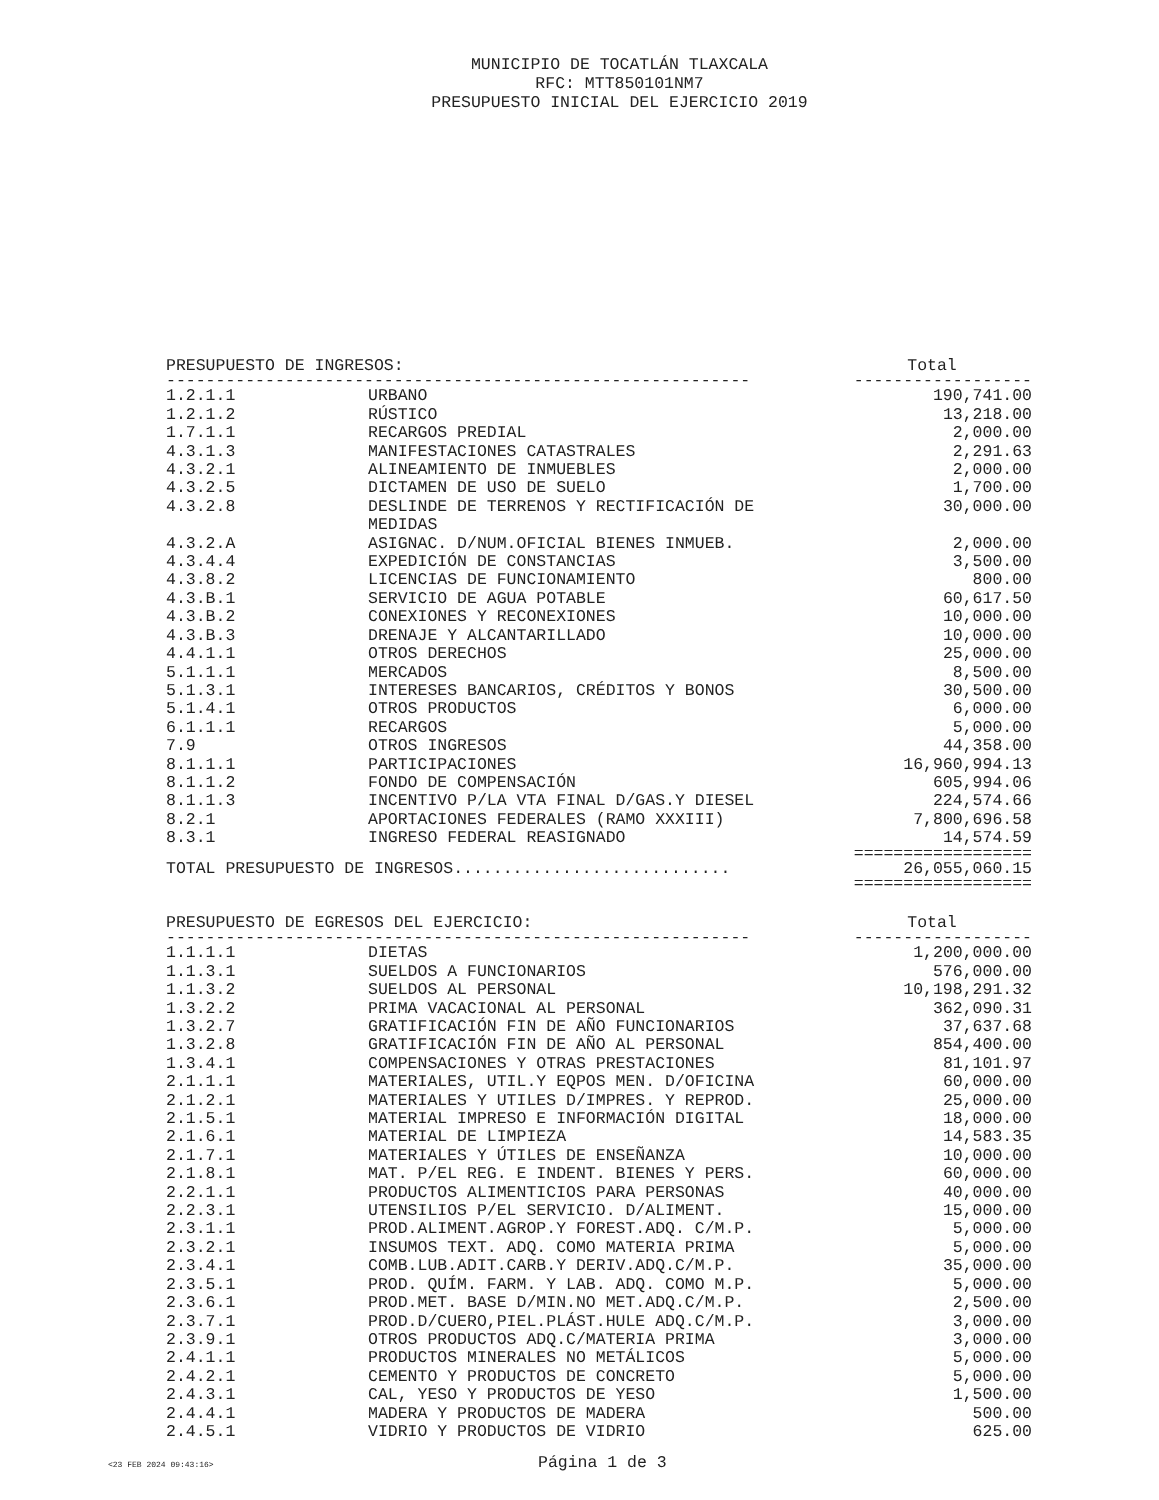MUNICIPIO DE TOCATLÁN TLAXCALA
RFC: MTT850101NM7
PRESUPUESTO INICIAL DEL EJERCICIO 2019
| PRESUPUESTO DE INGRESOS: | | Total |
| --- | --- | --- |
| ----------------------------------------------------------- | | ------------------ |
| 1.2.1.1 | URBANO | 190,741.00 |
| 1.2.1.2 | RÚSTICO | 13,218.00 |
| 1.7.1.1 | RECARGOS PREDIAL | 2,000.00 |
| 4.3.1.3 | MANIFESTACIONES CATASTRALES | 2,291.63 |
| 4.3.2.1 | ALINEAMIENTO DE INMUEBLES | 2,000.00 |
| 4.3.2.5 | DICTAMEN DE USO DE SUELO | 1,700.00 |
| 4.3.2.8 | DESLINDE DE TERRENOS Y RECTIFICACIÓN DE MEDIDAS | 30,000.00 |
| 4.3.2.A | ASIGNAC. D/NUM.OFICIAL BIENES INMUEB. | 2,000.00 |
| 4.3.4.4 | EXPEDICIÓN DE CONSTANCIAS | 3,500.00 |
| 4.3.8.2 | LICENCIAS DE FUNCIONAMIENTO | 800.00 |
| 4.3.B.1 | SERVICIO DE AGUA POTABLE | 60,617.50 |
| 4.3.B.2 | CONEXIONES Y RECONEXIONES | 10,000.00 |
| 4.3.B.3 | DRENAJE Y ALCANTARILLADO | 10,000.00 |
| 4.4.1.1 | OTROS DERECHOS | 25,000.00 |
| 5.1.1.1 | MERCADOS | 8,500.00 |
| 5.1.3.1 | INTERESES BANCARIOS, CRÉDITOS Y BONOS | 30,500.00 |
| 5.1.4.1 | OTROS PRODUCTOS | 6,000.00 |
| 6.1.1.1 | RECARGOS | 5,000.00 |
| 7.9 | OTROS INGRESOS | 44,358.00 |
| 8.1.1.1 | PARTICIPACIONES | 16,960,994.13 |
| 8.1.1.2 | FONDO DE COMPENSACIÓN | 605,994.06 |
| 8.1.1.3 | INCENTIVO P/LA VTA FINAL D/GAS.Y DIESEL | 224,574.66 |
| 8.2.1 | APORTACIONES FEDERALES (RAMO XXXIII) | 7,800,696.58 |
| 8.3.1 | INGRESO FEDERAL REASIGNADO | 14,574.59 |
| | | ================== |
| TOTAL PRESUPUESTO DE INGRESOS............................ | | 26,055,060.15 |
| | | ================== |
| PRESUPUESTO DE EGRESOS DEL EJERCICIO: | | Total |
| ----------------------------------------------------------- | | ------------------ |
| 1.1.1.1 | DIETAS | 1,200,000.00 |
| 1.1.3.1 | SUELDOS A FUNCIONARIOS | 576,000.00 |
| 1.1.3.2 | SUELDOS AL PERSONAL | 10,198,291.32 |
| 1.3.2.2 | PRIMA VACACIONAL AL PERSONAL | 362,090.31 |
| 1.3.2.7 | GRATIFICACIÓN FIN DE AÑO FUNCIONARIOS | 37,637.68 |
| 1.3.2.8 | GRATIFICACIÓN FIN DE AÑO AL PERSONAL | 854,400.00 |
| 1.3.4.1 | COMPENSACIONES Y OTRAS PRESTACIONES | 81,101.97 |
| 2.1.1.1 | MATERIALES, UTIL.Y EQPOS MEN. D/OFICINA | 60,000.00 |
| 2.1.2.1 | MATERIALES Y UTILES D/IMPRES. Y REPROD. | 25,000.00 |
| 2.1.5.1 | MATERIAL IMPRESO E INFORMACIÓN DIGITAL | 18,000.00 |
| 2.1.6.1 | MATERIAL DE LIMPIEZA | 14,583.35 |
| 2.1.7.1 | MATERIALES Y ÚTILES DE ENSEÑANZA | 10,000.00 |
| 2.1.8.1 | MAT. P/EL REG. E INDENT. BIENES Y PERS. | 60,000.00 |
| 2.2.1.1 | PRODUCTOS ALIMENTICIOS PARA PERSONAS | 40,000.00 |
| 2.2.3.1 | UTENSILIOS P/EL SERVICIO. D/ALIMENT. | 15,000.00 |
| 2.3.1.1 | PROD.ALIMENT.AGROP.Y FOREST.ADQ. C/M.P. | 5,000.00 |
| 2.3.2.1 | INSUMOS TEXT. ADQ. COMO MATERIA PRIMA | 5,000.00 |
| 2.3.4.1 | COMB.LUB.ADIT.CARB.Y DERIV.ADQ.C/M.P. | 35,000.00 |
| 2.3.5.1 | PROD. QUÍM. FARM. Y LAB. ADQ. COMO M.P. | 5,000.00 |
| 2.3.6.1 | PROD.MET. BASE D/MIN.NO MET.ADQ.C/M.P. | 2,500.00 |
| 2.3.7.1 | PROD.D/CUERO,PIEL.PLÁST.HULE ADQ.C/M.P. | 3,000.00 |
| 2.3.9.1 | OTROS PRODUCTOS ADQ.C/MATERIA PRIMA | 3,000.00 |
| 2.4.1.1 | PRODUCTOS MINERALES NO METÁLICOS | 5,000.00 |
| 2.4.2.1 | CEMENTO Y PRODUCTOS DE CONCRETO | 5,000.00 |
| 2.4.3.1 | CAL, YESO Y PRODUCTOS DE YESO | 1,500.00 |
| 2.4.4.1 | MADERA Y PRODUCTOS DE MADERA | 500.00 |
| 2.4.5.1 | VIDRIO Y PRODUCTOS DE VIDRIO | 625.00 |
<23 FEB 2024 09:43:16> Página 1 de 3